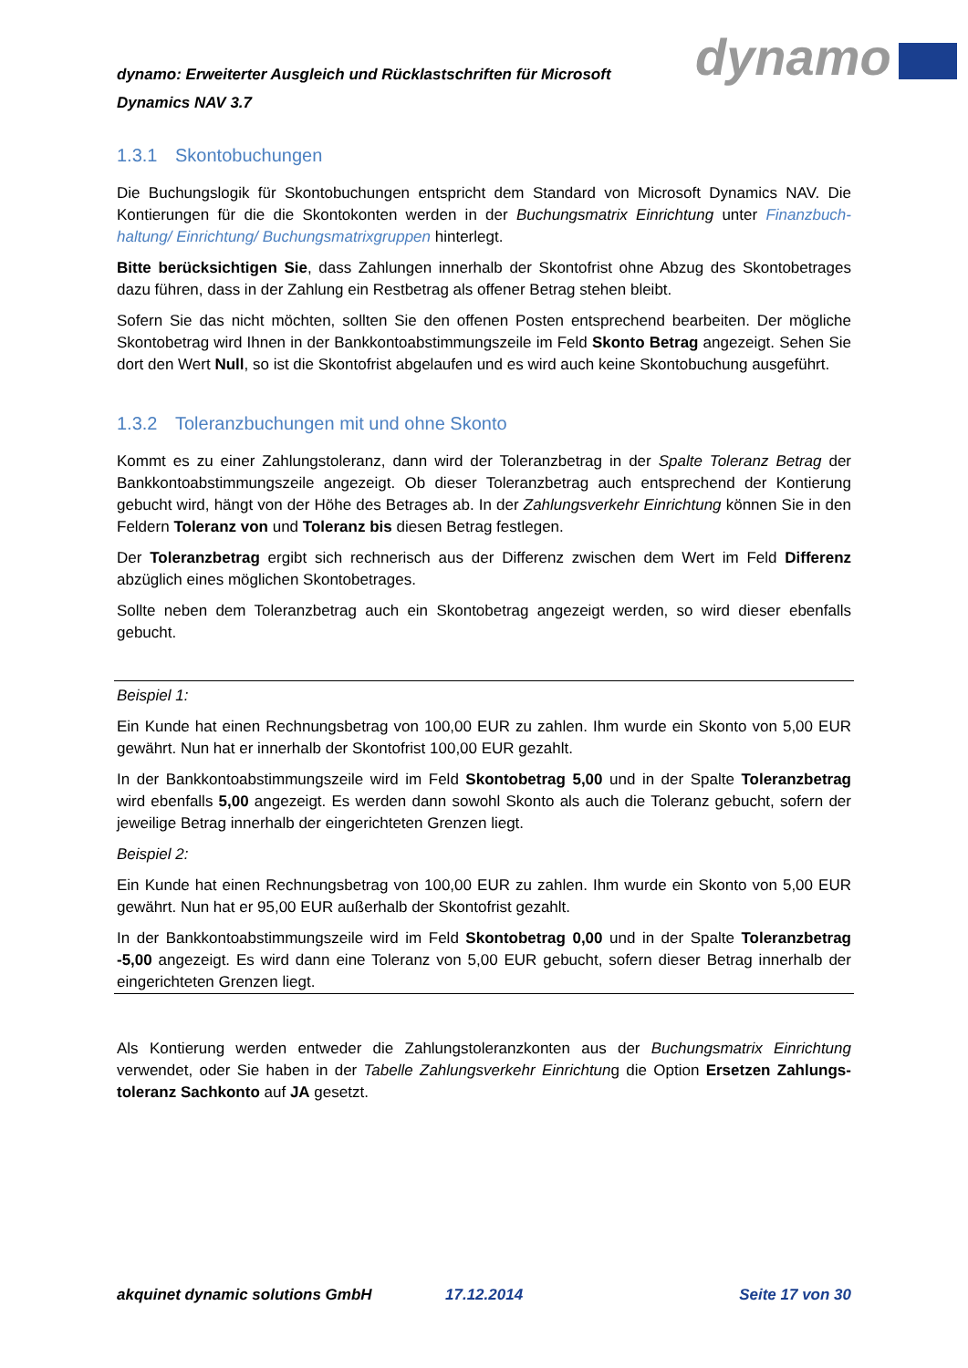dynamo: Erweiterter Ausgleich und Rücklastschriften für Microsoft Dynamics NAV 3.7
dynamo
1.3.1 Skontobuchungen
Die Buchungslogik für Skontobuchungen entspricht dem Standard von Microsoft Dynamics NAV. Die Kontierungen für die die Skontokonten werden in der Buchungsmatrix Einrichtung unter Finanzbuch­haltung/ Einrichtung/ Buchungsmatrixgruppen hinterlegt.
Bitte berücksichtigen Sie, dass Zahlungen innerhalb der Skontofrist ohne Abzug des Skontobetrages dazu führen, dass in der Zahlung ein Restbetrag als offener Betrag stehen bleibt.
Sofern Sie das nicht möchten, sollten Sie den offenen Posten entsprechend bearbeiten. Der mögliche Skontobetrag wird Ihnen in der Bankkontoabstimmungszeile im Feld Skonto Betrag angezeigt. Sehen Sie dort den Wert Null, so ist die Skontofrist abgelaufen und es wird auch keine Skontobuchung aus­geführt.
1.3.2 Toleranzbuchungen mit und ohne Skonto
Kommt es zu einer Zahlungstoleranz, dann wird der Toleranzbetrag in der Spalte Toleranz Betrag der Bankkontoabstimmungszeile angezeigt. Ob dieser Toleranzbetrag auch entsprechend der Kontierung gebucht wird, hängt von der Höhe des Betrages ab. In der Zahlungsverkehr Einrichtung können Sie in den Feldern Toleranz von und Toleranz bis diesen Betrag festlegen.
Der Toleranzbetrag ergibt sich rechnerisch aus der Differenz zwischen dem Wert im Feld Differenz abzüglich eines möglichen Skontobetrages.
Sollte neben dem Toleranzbetrag auch ein Skontobetrag angezeigt werden, so wird dieser ebenfalls gebucht.
Beispiel 1:
Ein Kunde hat einen Rechnungsbetrag von 100,00 EUR zu zahlen. Ihm wurde ein Skonto von 5,00 EUR gewährt. Nun hat er innerhalb der Skontofrist 100,00 EUR gezahlt.
In der Bankkontoabstimmungszeile wird im Feld Skontobetrag 5,00 und in der Spalte Toleranzbetrag wird ebenfalls 5,00 angezeigt. Es werden dann sowohl Skonto als auch die Toleranz gebucht, sofern der jeweilige Betrag innerhalb der eingerichteten Grenzen liegt.
Beispiel 2:
Ein Kunde hat einen Rechnungsbetrag von 100,00 EUR zu zahlen. Ihm wurde ein Skonto von 5,00 EUR gewährt. Nun hat er 95,00 EUR außerhalb der Skontofrist gezahlt.
In der Bankkontoabstimmungszeile wird im Feld Skontobetrag 0,00 und in der Spalte Toleranzbetrag -5,00 angezeigt. Es wird dann eine Toleranz von 5,00 EUR gebucht, sofern dieser Betrag innerhalb der eingerichteten Grenzen liegt.
Als Kontierung werden entweder die Zahlungstoleranzkonten aus der Buchungsmatrix Einrichtung verwendet, oder Sie haben in der Tabelle Zahlungsverkehr Einrichtung die Option Ersetzen Zahlungs­toleranz Sachkonto auf JA gesetzt.
akquinet dynamic solutions GmbH 17.12.2014 Seite 17 von 30